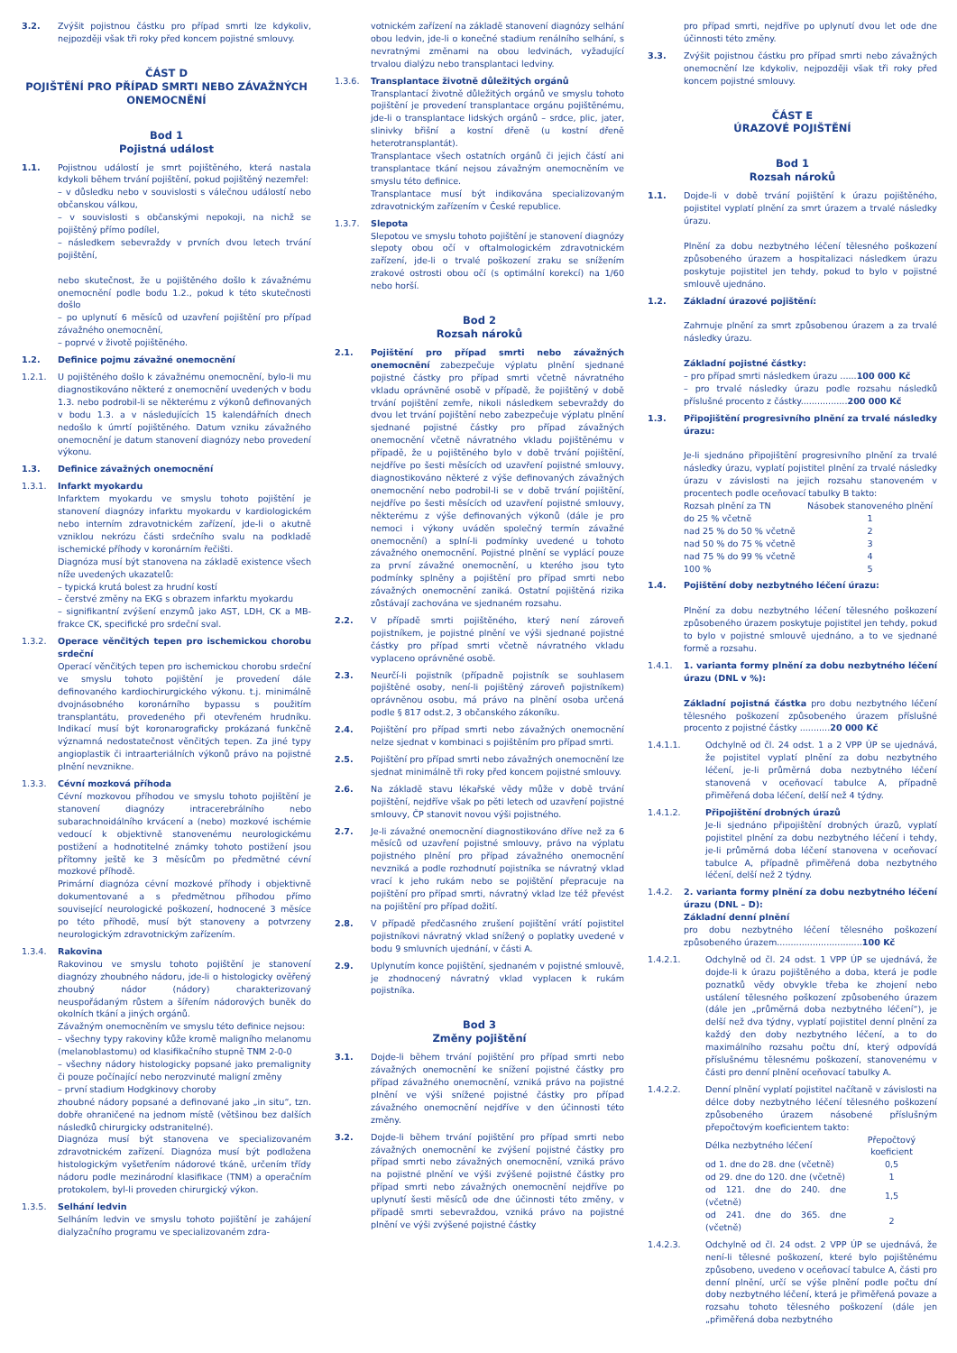3.2. Zvýšit pojistnou částku pro případ smrti lze kdykoliv, nejpozději však tři roky před koncem pojistné smlouvy.
ČÁST D
POJIŠTĚNÍ PRO PŘÍPAD SMRTI NEBO ZÁVAŽNÝCH ONEMOCNĚNÍ
Bod 1
Pojistná událost
1.1. Pojistnou událostí je smrt pojištěného, která nastala kdykoli během trvání pojištění, pokud pojištěný nezemřel:
– v důsledku nebo v souvislosti s válečnou událostí nebo občanskou válkou,
– v souvislosti s občanskými nepokoji, na nichž se pojištěný přímo podílel,
– následkem sebevraždy v prvních dvou letech trvání pojištění,
nebo skutečnost, že u pojištěného došlo k závažnému onemocnění podle bodu 1.2., pokud k této skutečnosti došlo
– po uplynutí 6 měsíců od uzavření pojištění pro případ závažného onemocnění,
– poprvé v životě pojištěného.
1.2. Definice pojmu závažné onemocnění
1.2.1. U pojištěného došlo k závažnému onemocnění, bylo-li mu diagnostikováno některé z onemocnění uvedených v bodu 1.3. nebo podrobil-li se některému z výkonů definovaných v bodu 1.3. a v následujících 15 kalendářních dnech nedošlo k úmrtí pojištěného. Datum vzniku závažného onemocnění je datum stanovení diagnózy nebo provedení výkonu.
1.3. Definice závažných onemocnění
1.3.1. Infarkt myokardu
Infarktem myokardu ve smyslu tohoto pojištění je stanovení diagnózy infarktu myokardu v kardiologickém nebo interním zdravotnickém zařízení, jde-li o akutně vzniklou nekrózu části srdečního svalu na podkladě ischemické příhody v koronárním řečišti.
Diagnóza musí být stanovena na základě existence všech níže uvedených ukazatelů:
– typická krutá bolest za hrudní kostí
– čerstvé změny na EKG s obrazem infarktu myokardu
– signifikantní zvýšení enzymů jako AST, LDH, CK a MB-frakce CK, specifické pro srdeční sval.
1.3.2. Operace věnčitých tepen pro ischemickou chorobu srdeční
Operací věnčitých tepen pro ischemickou chorobu srdeční ve smyslu tohoto pojištění je provedení dále definovaného kardiochirurgického výkonu. t.j. minimálně dvojnásobného koronárního bypassu s použitím transplantátu, provedeného při otevřeném hrudníku. Indikací musí být koronarograficky prokázaná funkčně významná nedostatečnost věnčitých tepen. Za jiné typy angioplastik či intraarteriálních výkonů právo na pojistné plnění nevznikne.
1.3.3. Cévní mozková příhoda
Cévní mozkovou příhodou ve smyslu tohoto pojištění je stanovení diagnózy intracerebrálního nebo subarachnoidálního krvácení a (nebo) mozkové ischémie vedoucí k objektivně stanovenému neurologickému postižení a hodnotitelné známky tohoto postižení jsou přítomny ještě ke 3 měsícům po předmětné cévní mozkové příhodě.
Primární diagnóza cévní mozkové příhody i objektivně dokumentované a s předmětnou příhodou přímo související neurologické poškození, hodnocené 3 měsíce po této příhodě, musí být stanoveny a potvrzeny neurologickým zdravotnickým zařízením.
1.3.4. Rakovina
Rakovinou ve smyslu tohoto pojištění je stanovení diagnózy zhoubného nádoru, jde-li o histologicky ověřený zhoubný nádor (nádory) charakterizovaný neuspořádaným růstem a šířením nádorových buněk do okolních tkání a jiných orgánů.
Závažným onemocněním ve smyslu této definice nejsou:
– všechny typy rakoviny kůže kromě maligního melanomu (melanoblastomu) od klasifikačního stupně TNM 2-0-0
– všechny nádory histologicky popsané jako premalignity či pouze počínající nebo nerozvinuté maligní změny
– první stadium Hodgkinovy choroby
zhoubné nádory popsané a definované jako „in situ“, tzn. dobře ohraničené na jednom místě (většinou bez dalších následků chirurgicky odstranitelné).
Diagnóza musí být stanovena ve specializovaném zdravotnickém zařízení. Diagnóza musí být podložena histologickým vyšetřením nádorové tkáně, určením třídy nádoru podle mezinárodní klasifikace (TNM) a operačním protokolem, byl-li proveden chirurgický výkon.
1.3.5. Selhání ledvin
Selháním ledvin ve smyslu tohoto pojištění je zahájení dialyzačního programu ve specializovaném zdra-
votnickém zařízení na základě stanovení diagnózy selhání obou ledvin, jde-li o konečné stadium renálního selhání, s nevratnými změnami na obou ledvinách, vyžadující trvalou dialýzu nebo transplantaci ledviny.
1.3.6. Transplantace životně důležitých orgánů
Transplantací životně důležitých orgánů ve smyslu tohoto pojištění je provedení transplantace orgánu pojištěnému, jde-li o transplantace lidských orgánů – srdce, plic, jater, slinivky břišní a kostní dřeně (u kostní dřeně heterotransplantát).
Transplantace všech ostatních orgánů či jejich částí ani transplantace tkání nejsou závažným onemocněním ve smyslu této definice.
Transplantace musí být indikována specializovaným zdravotnickým zařízením v České republice.
1.3.7. Slepota
Slepotou ve smyslu tohoto pojištění je stanovení diagnózy slepoty obou očí v oftalmologickém zdravotnickém zařízení, jde-li o trvalé poškození zraku se snížením zrakové ostrosti obou očí (s optimální korekcí) na 1/60 nebo horší.
Bod 2
Rozsah nároků
2.1. Pojištění pro případ smrti nebo závažných onemocnění zabezpečuje výplatu plnění sjednané pojistné částky pro případ smrti včetně návratného vkladu oprávněné osobě v případě, že pojištěný v době trvání pojištění zemře, nikoli následkem sebevraždy do dvou let trvání pojištění nebo zabezpečuje výplatu plnění sjednané pojistné částky pro případ závažných onemocnění včetně návratného vkladu pojištěnému v případě, že u pojištěného bylo v době trvání pojištění, nejdříve po šesti měsících od uzavření pojistné smlouvy, diagnostikováno některé z výše definovaných závažných onemocnění nebo podrobil-li se v době trvání pojištění, nejdříve po šesti měsících od uzavření pojistné smlouvy, některému z výše definovaných výkonů (dále je pro nemoci i výkony uváděn společný termín závažné onemocnění) a splní-li podmínky uvedené u tohoto závažného onemocnění. Pojistné plnění se vyplácí pouze za první závažné onemocnění, u kterého jsou tyto podmínky splněny a pojištění pro případ smrti nebo závažných onemocnění zaniká. Ostatní pojištěná rizika zůstávají zachována ve sjednaném rozsahu.
2.2. V případě smrti pojištěného, který není zároveň pojistníkem, je pojistné plnění ve výši sjednané pojistné částky pro případ smrti včetně návratného vkladu vyplaceno oprávněné osobě.
2.3. Neurčí-li pojistník (případně pojistník se souhlasem pojištěné osoby, není-li pojištěný zároveň pojistníkem) oprávněnou osobu, má právo na plnění osoba určená podle § 817 odst.2, 3 občanského zákoníku.
2.4. Pojištění pro případ smrti nebo závažných onemocnění nelze sjednat v kombinaci s pojištěním pro případ smrti.
2.5. Pojištění pro případ smrti nebo závažných onemocnění lze sjednat minimálně tři roky před koncem pojistné smlouvy.
2.6. Na základě stavu lékařské vědy může v době trvání pojištění, nejdříve však po pěti letech od uzavření pojistné smlouvy, ČP stanovit novou výši pojistného.
2.7. Je-li závažné onemocnění diagnostikováno dříve než za 6 měsíců od uzavření pojistné smlouvy, právo na výplatu pojistného plnění pro případ závažného onemocnění nevzniká a podle rozhodnutí pojistníka se návratný vklad vrací k jeho rukám nebo se pojištění přepracuje na pojištění pro případ smrti, návratný vklad lze též převést na pojištění pro případ dožití.
2.8. V případě předčasného zrušení pojištění vrátí pojistitel pojistníkovi návratný vklad snížený o poplatky uvedené v bodu 9 smluvních ujednání, v části A.
2.9. Uplynutím konce pojištění, sjednaném v pojistné smlouvě, je zhodnocený návratný vklad vyplacen k rukám pojistníka.
Bod 3
Změny pojištění
3.1. Dojde-li během trvání pojištění pro případ smrti nebo závažných onemocnění ke snížení pojistné částky pro případ závažného onemocnění, vzniká právo na pojistné plnění ve výši snížené pojistné částky pro případ závažného onemocnění nejdříve v den účinnosti této změny.
3.2. Dojde-li během trvání pojištění pro případ smrti nebo závažných onemocnění ke zvýšení pojistné částky pro případ smrti nebo závažných onemocnění, vzniká právo na pojistné plnění ve výši zvýšené pojistné částky pro případ smrti nebo závažných onemocnění nejdříve po uplynutí šesti měsíců ode dne účinnosti této změny, v případě smrti sebevraždou, vzniká právo na pojistné plnění ve výši zvýšené pojistné částky
pro případ smrti, nejdříve po uplynutí dvou let ode dne účinnosti této změny.
3.3. Zvýšit pojistnou částku pro případ smrti nebo závažných onemocnění lze kdykoliv, nejpozději však tři roky před koncem pojistné smlouvy.
ČÁST E
ÚRAZOVÉ POJIŠTĚNÍ
Bod 1
Rozsah nároků
1.1. Dojde-li v době trvání pojištění k úrazu pojištěného, pojistitel vyplatí plnění za smrt úrazem a trvalé následky úrazu.
Plnění za dobu nezbytného léčení tělesného poškození způsobeného úrazem a hospitalizaci následkem úrazu poskytuje pojistitel jen tehdy, pokud to bylo v pojistné smlouvě ujednáno.
1.2. Základní úrazové pojištění:
Zahrnuje plnění za smrt způsobenou úrazem a za trvalé následky úrazu.
Základní pojistné částky:
– pro případ smrti následkem úrazu ......100 000 Kč
– pro trvalé následky úrazu podle rozsahu následků příslušné procento z částky.................200 000 Kč
1.3. Připojištění progresivního plnění za trvalé následky úrazu:
Je-li sjednáno připojištění progresivního plnění za trvalé následky úrazu, vyplatí pojistitel plnění za trvalé následky úrazu v závislosti na jejich rozsahu stanoveném v procentech podle oceňovací tabulky B takto:
| Rozsah plnění za TN | Násobek stanoveného plnění |
| do 25 % včetně | 1 |
| nad 25 % do 50 % včetně | 2 |
| nad 50 % do 75 % včetně | 3 |
| nad 75 % do 99 % včetně | 4 |
| 100 % | 5 |
1.4. Pojištění doby nezbytného léčení úrazu:
Plnění za dobu nezbytného léčení tělesného poškození způsobeného úrazem poskytuje pojistitel jen tehdy, pokud to bylo v pojistné smlouvě ujednáno, a to ve sjednané formě a rozsahu.
1.4.1. 1. varianta formy plnění za dobu nezbytného léčení úrazu (DNL v %):
Základní pojistná částka pro dobu nezbytného léčení tělesného poškození způsobeného úrazem příslušné procento z pojistné částky ...........20 000 Kč
1.4.1.1. Odchylně od čl. 24 odst. 1 a 2 VPP ÚP se ujednává, že pojistitel vyplatí plnění za dobu nezbytného léčení, je-li průměrná doba nezbytného léčení stanovená v oceňovací tabulce A, případně přiměřená doba léčení, delší než 4 týdny.
1.4.1.2. Připojištění drobných úrazů
Je-li sjednáno připojištění drobných úrazů, vyplatí pojistitel plnění za dobu nezbytného léčení i tehdy, je-li průměrná doba léčení stanovena v oceňovací tabulce A, případně přiměřená doba nezbytného léčení, delší než 2 týdny.
1.4.2. 2. varianta formy plnění za dobu nezbytného léčení úrazu (DNL – D):
Základní denní plnění
pro dobu nezbytného léčení tělesného poškození způsobeného úrazem...............................100 Kč
1.4.2.1. Odchylně od čl. 24 odst. 1 VPP ÚP se ujednává, že dojde-li k úrazu pojištěného a doba, která je podle poznatků vědy obvykle třeba ke zhojení nebo ustálení tělesného poškození způsobeného úrazem (dále jen „průměrná doba nezbytného léčení“), je delší než dva týdny, vyplatí pojistitel denní plnění za každý den doby nezbytného léčení, a to do maximálního rozsahu počtu dní, který odpovídá příslušnému tělesnému poškození, stanovenému v části pro denní plnění oceňovací tabulky A.
1.4.2.2. Denní plnění vyplatí pojistitel načítaně v závislosti na délce doby nezbytného léčení tělesného poškození způsobeného úrazem násobené příslušným přepočtovým koeficientem takto:
| Délka nezbytného léčení | Přepočtový koeficient |
| od 1. dne do 28. dne (včetně) | 0,5 |
| od 29. dne do 120. dne (včetně) | 1 |
| od 121. dne do 240. dne (včetně) | 1,5 |
| od 241. dne do 365. dne (včetně) | 2 |
1.4.2.3. Odchylně od čl. 24 odst. 2 VPP ÚP se ujednává, že není-li tělesné poškození, které bylo pojištěnému způsobeno, uvedeno v oceňovací tabulce A, části pro denní plnění, určí se výše plnění podle počtu dní doby nezbytného léčení, která je přiměřená povaze a rozsahu tohoto tělesného poškození (dále jen „přiměřená doba nezbytného